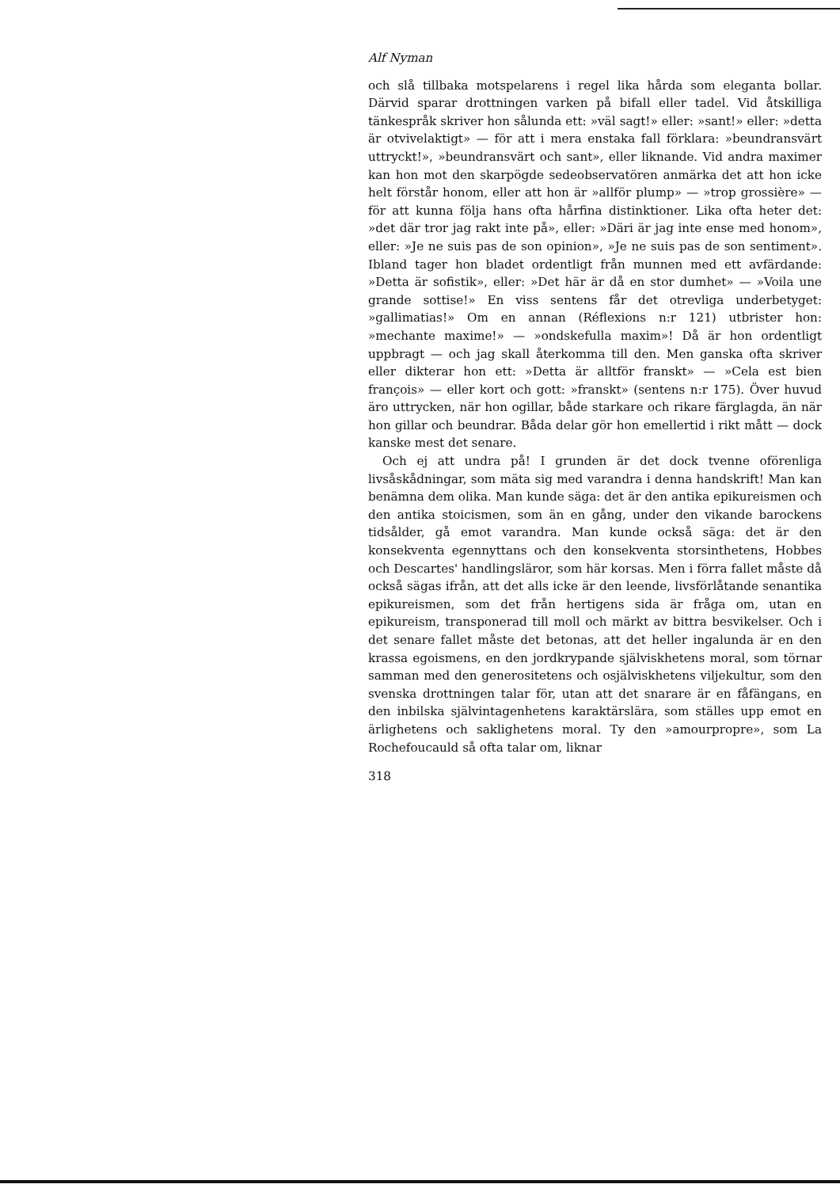Alf Nyman
och slå tillbaka motspelarens i regel lika hårda som eleganta bollar. Därvid sparar drottningen varken på bifall eller tadel. Vid åtskilliga tänkespråk skriver hon sålunda ett: »väl sagt!» eller: »sant!» eller: »detta är otvivelaktigt» — för att i mera enstaka fall förklara: »beundransvärt uttryckt!», »beundransvärt och sant», eller liknande. Vid andra maximer kan hon mot den skarpögde sedeobservatören anmärka det att hon icke helt förstår honom, eller att hon är »allför plump» — »trop grossière» — för att kunna följa hans ofta hårfina distinktioner. Lika ofta heter det: »det där tror jag rakt inte på», eller: »Däri är jag inte ense med honom», eller: »Je ne suis pas de son opinion», »Je ne suis pas de son sentiment». Ibland tager hon bladet ordentligt från munnen med ett avfärdande: »Detta är sofistik», eller: »Det här är då en stor dumhet» — »Voila une grande sottise!» En viss sentens får det otrevliga underbetyget: »gallimatias!» Om en annan (Réflexions n:r 121) utbrister hon: »mechante maxime!» — »ondskefulla maxim»! Då är hon ordentligt uppbragt — och jag skall återkomma till den. Men ganska ofta skriver eller dikterar hon ett: »Detta är alltför franskt» — »Cela est bien françois» — eller kort och gott: »franskt» (sentens n:r 175). Över huvud äro uttrycken, när hon ogillar, både starkare och rikare färglagda, än när hon gillar och beundrar. Båda delar gör hon emellertid i rikt mått — dock kanske mest det senare.
Och ej att undra på! I grunden är det dock tvenne oförenliga livsåskådningar, som mäta sig med varandra i denna handskrift! Man kan benämna dem olika. Man kunde säga: det är den antika epikureismen och den antika stoicismen, som än en gång, under den vikande barockens tidsålder, gå emot varandra. Man kunde också säga: det är den konsekventa egennyttans och den konsekventa storsinthetens, Hobbes och Descartes' handlingsläror, som här korsas. Men i förra fallet måste då också sägas ifrån, att det alls icke är den leende, livsförlåtande senantika epikureismen, som det från hertigens sida är fråga om, utan en epikureism, transponerad till moll och märkt av bittra besvikelser. Och i det senare fallet måste det betonas, att det heller ingalunda är en den krassa egoismens, en den jordkrypande självisk­hetens moral, som törnar samman med den generositetens och osjälviskhetens viljekultur, som den svenska drottningen talar för, utan att det snarare är en fåfängans, en den inbilska självintagenhetens karaktärslära, som ställes upp emot en ärlighetens och saklighetens moral. Ty den »amourpropre», som La Rochefoucauld så ofta talar om, liknar
318